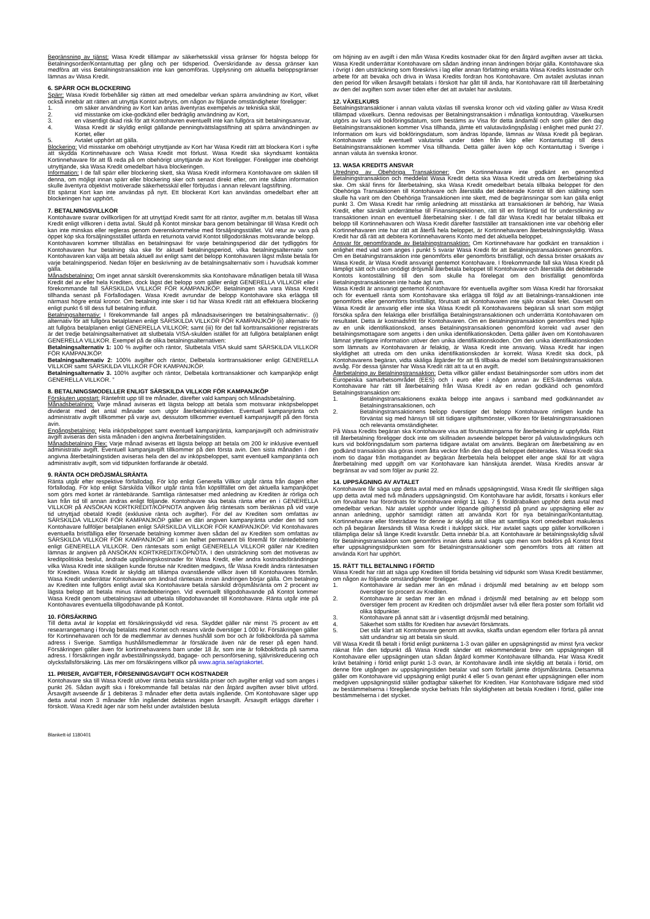Begränsning av tjänst: Wasa Kredit tillämpar av säkerhetsskäl vissa gränser för högsta belopp för Betalningsorder/Kontantuttag per gång och per tidsperiod. Överskridande av dessa gränser kan medföra att viss Betalningstransaktion inte kan genomföras. Upplysning om aktuella beloppsgränser lämnas av Wasa Kredit.
6. SPÄRR OCH BLOCKERING
Spärr: Wasa Kredit förbehåller sig rätten att med omedelbar verkan spärra användning av Kort, vilket också innebär att rätten att utnyttja Kontot avbryts, om någon av följande omständigheter föreligger:
1. om säker användning av Kort kan antas äventyras exempelvis av tekniska skäl,
2. vid misstanke om icke-godkänd eller bedräglig användning av Kort,
3. en väsentligt ökad risk för att Kontohavren eventuellt inte kan fullgöra sitt betalningsansvar,
4. Wasa Kredit är skyldig enligt gällande penningtvättslagstiftning att spärra användningen av Kortet, eller
5. Avtalet upphört att gälla.
Blockering: Vid misstanke om obehörigt utnyttjande av Kort har Wasa Kredit rätt att blockera Kort i syfte att skydda Kortinnehavare och Wasa Kredit mot förlust. Wasa Kredit ska skyndsamt kontakta Kortinnehavare för att få reda på om obehörigt utnyttjande av Kort föreligger. Föreligger inte obehörigt utnyttjande, ska Wasa Kredit omedelbart häva blockeringen.
Information: I de fall spärr eller blockering skett, ska Wasa Kredit informera Kontohavare om skälen till denna, om möjligt innan spärr eller blockering sker och senast direkt efter, om inte sådan information skulle äventyra objektivt motiverade säkerhetsskäl eller förbjudas i annan relevant lagstiftning.
Ett spärrat Kort kan inte användas på nytt. Ett blockerat Kort kan användas omedelbart efter att blockeringen har upphört.
7. BETALNINGSVILLKOR
Kontohavare svarar ovillkorligen för att utnyttjad Kredit samt för att räntor, avgifter m.m. betalas till Wasa Kredit enligt villkoren i detta avtal. Skuld på Kontot minskar bara genom betalningar till Wasa Kredit och kan inte minskas eller regleras genom överenskommelse med försäljningsstället. Vid retur av vara på öppet köp ska försäljningsstället utfärda en returnota varvid Kontot tillgodoräknas motsvarande belopp.
Kontohavaren kommer tillställas en betalningsavi för varje betalningsperiod där det tydliggörs för Kontohavaren hur betalning ska ske för aktuell betalningsperiod, vilka betalningsalternativ som Kontohavaren kan välja att betala aktuell avi enligt samt det belopp Kontohavaren lägst måste betala för varje betalningsperiod. Nedan följer en beskrivning av de betalningsalternativ som i huvudsak kommer gälla.
Månadsbetalning: Om inget annat särskilt överenskommits ska Kontohavare månatligen betala till Wasa Kredit del av eller hela Krediten, dock lägst det belopp som gäller enligt GENERELLA VILLKOR eller i förekommande fall SÄRSKILDA VILLKOR FÖR KAMPANJKÖP. Betalningen ska vara Wasa Kredit tillhanda senast på Förfallodagen. Wasa Kredit avrundar de belopp Kontohavare ska erlägga till närmast högre ental kronor. Om betalning inte sker i tid har Wasa Kredit rätt att effektuera blockering enligt punkt 6 till dess full betalning influtit.
Betalningsalternativ: I förekommande fall anges på månadsaviseringen tre betalningsalternativ:. (i) alternativ för att fullgöra betalplanen enligt SÄRSKILDA VILLKOR FÖR KAMPANJKÖP (ii) alternativ för att fullgöra betalplanen enligt GENERELLA VILLKOR; samt (iii) för det fall korttransaktioner registrerats är det tredje betalningsalternativet att slutbetala VISA-skulden istället för att fullgöra betalplanen enligt GENERELLA VILLKOR. Exempel på de olika betalningsalternativen:
Betalningsalternativ 1: 100 % avgifter och räntor, Slutbetala VISA skuld samt SÄRSKILDA VILLKOR FÖR KAMPANJKÖP.
Betalningsalternativ 2: 100% avgifter och räntor, Delbetala korttransaktioner enligt GENERELLA VILLKOR samt SÄRSKILDA VILLKOR FÖR KAMPANJKÖP.
Betalningsalternativ 3. 100% avgifter och räntor, Delbetala korttransaktioner och kampanjköp enligt GENERELLA VILLKOR. ”
8. BETALNINGSMODELLER ENLIGT SÄRSKILDA VILLKOR FÖR KAMPANJKÖP
Förskjuten uppstart: Räntefritt upp till tre månader, därefter vald kampanj och Månadsbetalning.
Månadsbetalning: Varje månad aviseras ett lägsta belopp att betala som motsvarar inköpsbeloppet dividerat med det antal månader som utgör återbetalningstiden. Eventuell kampanjränta och administrativ avgift tillkommer på varje avi, dessutom tillkommer eventuell kampanjavgift på den första avin.
Engångsbetalning: Hela inköpsbeloppet samt eventuell kampanjränta, kampanjavgift och administrativ avgift aviseras den sista månaden i den angivna återbetalningstiden.
Månadsbetalning Flex: Varje månad aviseras ett lägsta belopp att betala om 200 kr inklusive eventuell administrativ avgift. Eventuell kampanjavgift tillkommer på den första avin. Den sista månaden i den angivna återbetalningstiden aviseras hela den del av inköpsbeloppet, samt eventuell kampanjränta och administrativ avgift, som vid tidpunkten fortfarande är obetald.
9. RÄNTA OCH DRÖJSMÅLSRÄNTA
Ränta utgår efter respektive förfallodag. För köp enligt Generella Villkor utgår ränta från dagen efter förfallodag. För köp enligt Särskilda Villkor utgår ränta från köptillfället om det aktuella kampanjköpet som görs med kortet är räntebärande. Samtliga räntesatser med anledning av Krediten är rörliga och kan från tid till annan ändras enligt följande. Kontohavare ska betala ränta efter en i GENERELLA VILLKOR på ANSÖKAN KORTKREDIT/KÖPNOTA angiven årlig räntesats som beräknas på vid varje tid utnyttjad obetald Kredit (exklusive ränta och avgifter). För del av Krediten som omfattas av SÄRSKILDA VILLKOR FÖR KAMPANJKÖP gäller en däri angiven kampanjränta under den tid som Kontohavare fullföljer betalplanen enligt SÄRSKILDA VILLKOR FÖR KAMPANJKÖP. Vid Kontohavares eventuella bristfälliga eller försenade betalning kommer även sådan del av Krediten som omfattas av SÄRSKILDA VILLKOR FÖR KAMPANJKÖP att i sin helhet permanent bli föremål för räntedebitering enligt GENERELLA VILLKOR. Den räntesats som enligt GENERELLA VILLKOR gäller när Krediten lämnas är angiven på ANSÖKAN KORTKREDIT/KÖPNOTA. I den utsträckning som det motiveras av kreditpolitiska beslut, ändrade upplåningskostnader för Wasa Kredit, eller andra kostnadsförändringar vilka Wasa Kredit inte skäligen kunde förutse när Krediten medgavs, får Wasa Kredit ändra räntesatsen för Krediten. Wasa Kredit är skyldig att tillämpa ovanstående villkor även till Kontohavares förmån. Wasa Kredit underrättar Kontohavare om ändrad räntesats innan ändringen börjar gälla. Om betalning av Krediten inte fullgörs enligt avtal ska Kontohavare betala särskild dröjsmålsränta om 2 procent av lägsta belopp att betala minus räntedebiteringen. Vid eventuellt tillgodohavande på Kontot kommer Wasa Kredit genom utbetalningsavi att utbetala tillgodohavandet till Kontohavare. Ränta utgår inte på Kontohavares eventuella tillgodohavande på Kontot.
10. FÖRSÄKRING
Till detta avtal är kopplat ett försäkringsskydd vid resa. Skyddet gäller när minst 75 procent av ett researrangemang i förväg betalats med Kortet och resans värde överstiger 1 000 kr. Försäkringen gäller för Kortinnehavaren och för de medlemmar av dennes hushåll som bor och är folkbokförda på samma adress i Sverige. Samtliga hushållsmedlemmar är försäkrade även när de reser på egen hand. Försäkringen gäller även för kortinnehavarens barn under 18 år, som inte är folkbokförda på samma adress. I försäkringen ingår avbeställningsskydd, bagage- och personförsening, självriskreducering och olycksfallsförsäkring. Läs mer om försäkringens villkor på www.agria.se/agriakortet.
11. PRISER, AVGIFTER, FÖRSENINGSAVGIFT OCH KOSTNADER
Kontohavare ska till Wasa Kredit utöver ränta betala särskilda priser och avgifter enligt vad som anges i punkt 26. Sådan avgift ska i förekommande fall betalas när den åtgärd avgiften avser blivit utförd. Årsavgift avseende år 1 debiteras 3 månader efter detta avtals ingående. Om Kontohavare säger upp detta avtal inom 3 månader från ingåendet debiteras ingen årsavgift. Årsavgift erläggs därefter i förskott. Wasa Kredit äger när som helst under avtalstiden besluta
om höjning av en avgift i den mån Wasa Kredits kostnader ökat för den åtgärd avgiften avser att täcka. Wasa Kredit underrättar Kontohavare om sådan ändring innan ändringen börjar gälla. Kontohavare ska i övrigt i den utsträckning som föreskrivs i lag eller annan författning ersätta Wasa Kredits kostnader och arbete för att bevaka och driva in Wasa Kredits fordran hos Kontohavare. Om avtalet avslutas innan den period för vilken årsavgift betalats i förskott har gått till ända, har Kontohavare rätt till återbetalning av den del avgiften som avser tiden efter det att avtalet har avslutats.
12. VÄXELKURS
Betalningstransaktioner i annan valuta växlas till svenska kronor och vid växling gäller av Wasa Kredit tillämpad växelkurs. Denna redovisas per Betalningstransaktion i månatliga kontoutdrag. Växelkursen utgörs av kurs vid bokföringsdatum, som bestäms av Visa för detta ändamål och som gäller den dag Betalningstransaktionen kommer Visa tillhanda, jämte ett valutaväxlingspåslag i enlighet med punkt 27. Information om kurs vid bokföringsdatum, som ändras löpande, lämnas av Wasa Kredit på begäran. Kontohavare står eventuell valutarisk under tiden från köp eller Kontantuttag till dess Betalningstransaktionen kommer Visa tillhanda. Detta gäller även köp och Kontantuttag i Sverige i annan valuta än svenska kronor.
13. WASA KREDITS ANSVAR
Utredning av Obehöriga Transaktioner: Om Kortinnehavare inte godkänt en genomförd Betalningstransaktion och meddelat Wasa Kredit detta ska Wasa Kredit utreda om återbetalning ska ske. Om skäl finns för återbetalning, ska Wasa Kredit omedelbart betala tillbaka beloppet för den Obehöriga Transaktionen till Kontohavare och återställa det debiterade Kontot till den ställning som skulle ha varit om den Obehöriga Transaktionen inte skett, med de begränsningar som kan gälla enligt punkt 3. Om Wasa Kredit har rimlig anledning att misstänka att transaktionen är behörig, har Wasa Kredit, efter särskilt underrättelse till Finansinspektionen, rätt till en förlängd tid för undersökning av transaktionen innan en eventuell återbetalning sker. I de fall där Wasa Kredit har betalat tillbaka ett belopp till Kortinnehavaren och Wasa Kredit därefter fastställer att transaktionen inte var obehörig eller Kortinnehavaren inte har rätt att återfå hela beloppet, är Kortinnehavaren återbetalningsskyldig. Wasa Kredit har då rätt att debitera Kortinnehavarens Konto med det aktuella beloppet.
Ansvar för genomförande av Betalningstransaktion: Om Kortinnehavare har godkänt en transaktion i enlighet med vad som anges i punkt 5 svarar Wasa Kredit för att Betalningstransaktionen genomförs. Om en Betalningstransaktion inte genomförts eller genomförts bristfälligt, och dessa brister orsakats av Wasa Kredit, är Wasa Kredit ansvarigt gentemot Kontohavare. I förekommande fall ska Wasa Kredit på lämpligt sätt och utan onödigt dröjsmål återbetala beloppet till Kontohavare och återställa det debiterade Kontots kontoställning till den som skulle ha förelegat om den bristfälligt genomförda Betalningstransaktionen inte hade ägt rum.
Wasa Kredit är ansvarigt gentemot Kontohavare för eventuella avgifter som Wasa Kredit har förorsakat och för eventuell ränta som Kontohavare ska erlägga till följd av att Betalnings-transaktionen inte genomförts eller genomförts bristfälligt, förutsatt att Kontohavaren inte själv orsakat felet. Oavsett om Wasa Kredit är ansvarig eller inte ska Wasa Kredit på Kontohavarens begäran så snart som möjligt försöka spåra den felaktiga eller bristfälliga Betalningstransaktionen och underrätta Kontohavaren om resultatet. Detta är kostnadsfritt för Kontohavaren. Om en Betalningstransaktion genomförs med hjälp av en unik identifikationskod, anses Betalningstransaktionen genomförd korrekt vad avser den betalningsmottagare som angetts i den unika identifikationskoden. Detta gäller även om Kontohavaren lämnat ytterligare information utöver den unika identifikationskoden. Om den unika identifikationskoden som lämnats av Kontohavaren är felaktig, är Wasa Kredit inte ansvarig. Wasa Kredit har ingen skyldighet att utreda om den unika identifikationskoden är korrekt. Wasa Kredit ska dock, på Kontohavarens begäran, vidta skäliga åtgärder för att få tillbaka de medel som Betalningstransaktionen avsåg. För dessa tjänster har Wasa Kredit rätt att ta ut en avgift.
Återbetalning av Betalningstransaktion: Detta villkor gäller endast Betalningsorder som utförs inom det Europeiska samarbetsområdet (EES) och i euro eller i någon annan av EES-ländernas valuta. Kontohavare har rätt till återbetalning från Wasa Kredit av en redan godkänd och genomförd Betalningstransaktion om:
1. Betalningstransaktionens exakta belopp inte angavs i samband med godkännandet av Betalningstransaktionen, och
2. Betalningstransaktionens belopp överstiger det belopp Kontohavare rimligen kunde ha förväntat sig med hänsyn till sitt tidigare utgiftsmönster, villkoren för Betalningstransaktionen och relevanta omständigheter.
På Wasa Kredits begäran ska Kontohavare visa att förutsättningarna för återbetalning är uppfyllda. Rätt till återbetalning föreligger dock inte om skillnaden avseende beloppet beror på valutaväxlingskurs och kurs vid bokföringsdatum som parterna tidigare avtalat om använts. Begäran om återbetalning av en godkänd transaktion ska göras inom åtta veckor från den dag då beloppet debiterades. Wasa Kredit ska inom tio dagar från mottagandet av begäran återbetala hela beloppet eller ange skäl för att vägra återbetalning med uppgift om var Kontohavare kan hänskjuta ärendet. Wasa Kredits ansvar är begränsat av vad som följer av punkt 22.
14. UPPSÄGNING AV AVTALET
Kontohavare får säga upp detta avtal med en månads uppsägningstid, Wasa Kredit får skriftligen säga upp detta avtal med två månaders uppsägningstid. Om Kontohavare har avlidit, försatts i konkurs eller om förvaltare har förordnats för Kontohavare enligt 11 kap. 7 § föräldrabalken upphör detta avtal med omedelbar verkan. När avtalet upphör under löpande giltighetstid på grund av uppsägning eller av annan anledning, upphör samtidigt rätten att använda Kort för nya betalningar/Kontantuttag. Kortinnehavare eller företrädare för denne är skyldig att tillse att samtliga Kort omedelbart makuleras och på begäran återsänds till Wasa Kredit i ituklippt skick. Har avtalet sagts upp gäller kortvillkoren i tillämpliga delar så länge Kredit kvarstår. Detta innebär bl.a. att Kontohavare är betalningsskyldig såväl för Betalningstransaktion som genomförs innan detta avtal sagts upp men som bokförs på Kontot först efter uppsägningstidpunkten som för Betalningstransaktioner som genomförs trots att rätten att använda Kort har upphört.
15. RÄTT TILL BETALNING I FÖRTID
Wasa Kredit har rätt att säga upp Krediten till förtida betalning vid tidpunkt som Wasa Kredit bestämmer, om någon av följande omständigheter föreligger.
1. Kontohavare är sedan mer än en månad i dröjsmål med betalning av ett belopp som överstiger tio procent av Krediten.
2. Kontohavare är sedan mer än en månad i dröjsmål med betalning av ett belopp som överstiger fem procent av Krediten och dröjsmålet avser två eller flera poster som förfallit vid olika tidpunkter.
3. Kontohavare på annat sätt är i väsentligt dröjsmål med betalning.
4. Säkerhet som ställts för Krediten har avsevärt försämrats.
5. Det står klart att Kontohavare genom att avvika, skaffa undan egendom eller förfara på annat sätt undandrar sig att betala sin skuld.
Vill Wasa Kredit få betalt i förtid enligt punkterna 1-3 ovan gäller en uppsägningstid av minst fyra veckor räknat från den tidpunkt då Wasa Kredit sänder ett rekommenderat brev om uppsägningen till Kontohavare eller uppsägningen utan sådan åtgärd kommer Kontohavare tillhanda. Har Wasa Kredit krävt betalning i förtid enligt punkt 1-3 ovan, är Kontohavare ändå inte skyldig att betala i förtid, om denne före utgången av uppsägningstiden betalar vad som förfallit jämte dröjsmålsränta. Detsamma gäller om Kontohavare vid uppsägning enligt punkt 4 eller 5 ovan genast efter uppsägningen eller inom medgiven uppsägningstid ställer godtagbar säkerhet för Krediten. Har Kontohavare tidigare med stöd av bestämmelserna i föregående stycke befriats från skyldigheten att betala Krediten i förtid, gäller inte bestämmelserna i det stycket.
Blankett-id 1180401